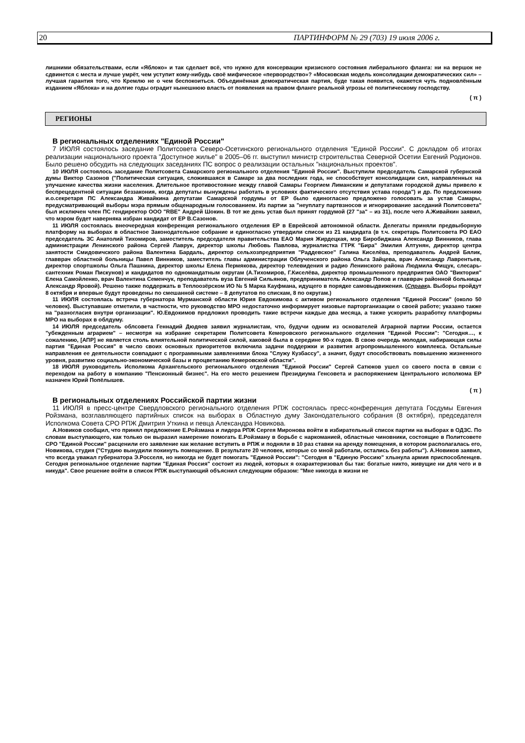20 ПАРТИНФОРМ № 29 (703) 19 июля 2006 г.
лишними обязательствами, если «Яблоко» и так сделает всё, что нужно для консервации кризисного состояния либерального фланга: ни на вершок не сдвинется с места и лучше умрёт, чем уступит кому-нибудь своё мифическое «первородство»? «Московская модель консолидации демократических сил» – лучшая гарантия того, что Кремлю не о чем беспокоиться. Объединённая демократическая партия, буде такая появится, окажется чуть подновлённым изданием «Яблока» и на долгие годы оградит нынешнюю власть от появления на правом фланге реальной угрозы её политическому господству.
( π )
РЕГИОНЫ
В региональных отделениях "Единой России"
7 ИЮЛЯ состоялось заседание Политсовета Северо-Осетинского регионального отделения "Единой России". С докладом об итогах реализации национального проекта "Доступное жилье" в 2005–06 гг. выступил министр строительства Северной Осетии Евгений Родионов. Было решено обсудить на следующих заседаниях ПС вопрос о реализации остальных "национальных проектов".
10 ИЮЛЯ состоялось заседание Политсовета Самарского регионального отделения "Единой России". Выступили председатель Самарской губернской думы Виктор Сазонов ("Политическая ситуация, сложившаяся в Самаре за два последних года, не способствует консолидации сил, направленных на улучшение качества жизни населения. Длительное противостояние между главой Самары Георгием Лиманским и депутатами городской думы привело к беспрецедентной ситуации беззакония, когда депутаты вынуждены работать в условиях фактического отсутствия устава города") и др. По предложению и.о.секретаря ПС Александра Живайкина депутатам Самарской гордумы от ЕР было единогласно предложено голосовать за устав Самары, предусматривающий выборы мэра прямым общенародным голосованием. Из партии за "неуплату партвзносов и игнорирование заседаний Политсовета" был исключен член ПС гендиректор ООО "RBE" Андрей Шокин. В тот же день устав был принят гордумой (27 "за" – из 31), после чего А.Живайкин заявил, что мэром будет наверняка избран кандидат от ЕР В.Сазонов.
11 ИЮЛЯ состоялась внеочередная конференция регионального отделения ЕР в Еврейской автономной области. Делегаты приняли предвыборную платформу на выборах в областное Законодательное собрание и единогласно утвердили список из 21 кандидата (в т.ч. секретарь Политсовета РО ЕАО председатель ЗС Анатолий Тихомиров, заместитель председателя правительства ЕАО Мария Жирдецкая, мэр Биробиджана Александр Винников, глава администрации Ленинского района Сергей Лаврук, директор школы Любовь Павлова, журналистка ГТРК "Бира" Эмилия Алтунян, директор центра занятости Смидовичского района Валентина Бардаль, директор сельхозпредприятия "Раддевское" Галина Киселёва, преподаватель Андрей Бялик, главврач областной больницы Павел Винников, заместитель главы администрации Облученского района Ольга Зайцева, врач Александр Лаврентьев, директор спортшколы Ольга Пашнина, директор школы Елена Пермякова, директор телевидения и радио Ленинского района Людмила Фищук, слесарь-сантехник Роман Пискунов) и кандидатов по одномандатным округам (А.Тихомиров, Г.Киселёва, директор промышленного предприятия ОАО "Виктория" Елена Самойленко, врач Валентина Семенчук, преподаватель вуза Евгений Сильянов, предприниматель Александр Попов и главврач районной больницы Александр Яровой). Решено также поддержать в Теплоозёрском ИО № 5 Марка Кауфмана, идущего в порядке самовыдвижения. (Справка. Выборы пройдут 8 октября и впервые будут проведены по смешанной системе – 8 депутатов по спискам, 8 по округам.)
11 ИЮЛЯ состоялась встреча губернатора Мурманской области Юрия Евдокимова с активом регионального отделения "Единой России" (около 50 человек). Выступавшие отметили, в частности, что руководство МРО недостаточно информирует низовые парторганизации о своей работе; указано также на "разногласия внутри организации". Ю.Евдокимов предложил проводить такие встречи каждые два месяца, а также ускорить разработку платформы МРО на выборах в облдуму.
14 ИЮЛЯ председатель облсовета Геннадий Дюдяев заявил журналистам, что, будучи одним из основателей Аграрной партии России, остается "убежденным аграрием" – несмотря на избрание секретарем Политсовета Кемеровского регионального отделения "Единой России": "Сегодня…, к сожалению, [АПР] не является столь влиятельной политической силой, каковой была в середине 90-х годов. В свою очередь молодая, набирающая силы партия "Единая Россия" в число своих основных приоритетов включила задачи поддержки и развития агропромышленного комплекса. Остальные направления ее деятельности совпадают с программными заявлениями блока "Служу Кузбассу", а значит, будут способствовать повышению жизненного уровня, развитию социально-экономической базы и процветанию Кемеровской области".
18 ИЮЛЯ руководитель Исполкома Архангельского регионального отделения "Единой России" Сергей Сатюков ушел со своего поста в связи с переходом на работу в компанию "Пенсионный бизнес". На его место решением Президиума Генсовета и распоряжением Центрального исполкома ЕР назначен Юрий Попёлышев.
( π )
В региональных отделениях Российской партии жизни
11 ИЮЛЯ в пресс-центре Свердловского регионального отделения РПЖ состоялась пресс-конференция депутата Госдумы Евгения Ройзмана, возглавляющего партийных список на выборах в Областную думу Законодательного собрания (8 октября), председателя Исполкома Совета СРО РПЖ Дмитрия Уткина и певца Александра Новикова.
А.Новиков сообщил, что принял предложение Е.Ройзмана и лидера РПЖ Сергея Миронова войти в избирательный список партии на выборах в ОДЗС. По словам выступающего, как только он выразил намерение помогать Е.Ройзману в борьбе с наркоманией, областные чиновники, состоящие в Политсовете СРО "Единой России" расценили его заявление как желание вступить в РПЖ и подняли в 10 раз ставки на аренду помещения, в котором располагалась его, Новикова, студия ("Студию вынудили покинуть помещение. В результате 20 человек, которые со мной работали, остались без работы"). А.Новиков заявил, что всегда уважал губернатора Э.Росселя, но никогда не будет помогать "Единой России": "Сегодня в "Единую Россию" хлынула армия приспособленцев. Сегодня региональное отделение партии "Единая Россия" состоит из людей, которых я охарактеризовал бы так: богатые никто, живущие ни для чего и в никуда". Свое решение войти в список РПЖ выступающий объяснил следующим образом: "Мне никогда в жизни не